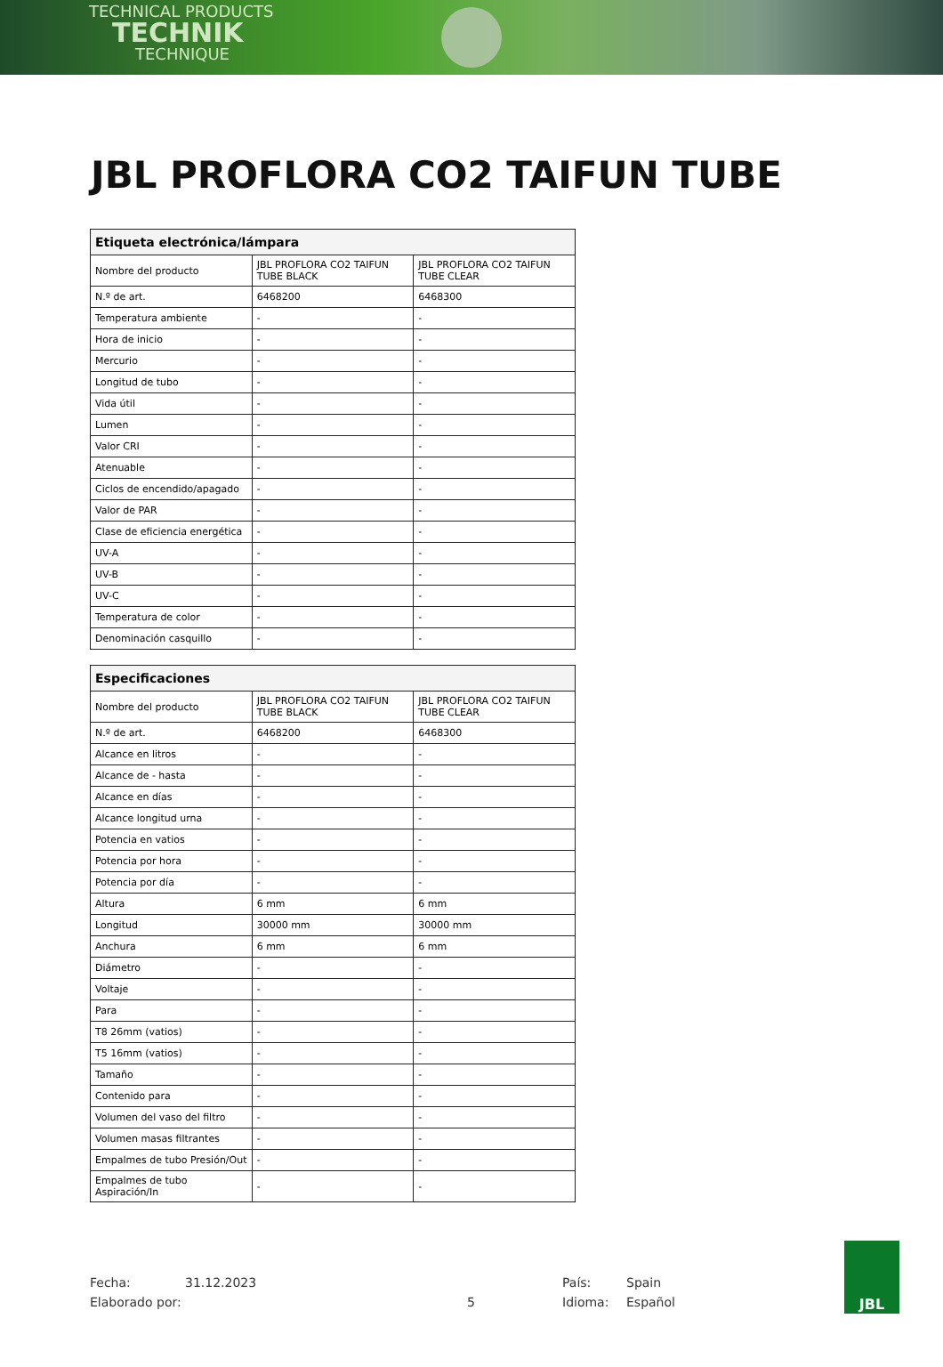TECHNICAL PRODUCTS
TECHNIK
TECHNIQUE
JBL PROFLORA CO2 TAIFUN TUBE
| Etiqueta electrónica/lámpara | | |
| --- | --- | --- |
| Nombre del producto | JBL PROFLORA CO2 TAIFUN TUBE BLACK | JBL PROFLORA CO2 TAIFUN TUBE CLEAR |
| N.º de art. | 6468200 | 6468300 |
| Temperatura ambiente | - | - |
| Hora de inicio | - | - |
| Mercurio | - | - |
| Longitud de tubo | - | - |
| Vida útil | - | - |
| Lumen | - | - |
| Valor CRI | - | - |
| Atenuable | - | - |
| Ciclos de encendido/apagado | - | - |
| Valor de PAR | - | - |
| Clase de eficiencia energética | - | - |
| UV-A | - | - |
| UV-B | - | - |
| UV-C | - | - |
| Temperatura de color | - | - |
| Denominación casquillo | - | - |
| Especificaciones | | |
| --- | --- | --- |
| Nombre del producto | JBL PROFLORA CO2 TAIFUN TUBE BLACK | JBL PROFLORA CO2 TAIFUN TUBE CLEAR |
| N.º de art. | 6468200 | 6468300 |
| Alcance en litros | - | - |
| Alcance de - hasta | - | - |
| Alcance en días | - | - |
| Alcance longitud urna | - | - |
| Potencia en vatios | - | - |
| Potencia por hora | - | - |
| Potencia por día | - | - |
| Altura | 6 mm | 6 mm |
| Longitud | 30000 mm | 30000 mm |
| Anchura | 6 mm | 6 mm |
| Diámetro | - | - |
| Voltaje | - | - |
| Para | - | - |
| T8 26mm (vatios) | - | - |
| T5 16mm (vatios) | - | - |
| Tamaño | - | - |
| Contenido para | - | - |
| Volumen del vaso del filtro | - | - |
| Volumen masas filtrantes | - | - |
| Empalmes de tubo Presión/Out | - | - |
| Empalmes de tubo Aspiración/In | - | - |
Fecha: 31.12.2023 País: Spain
Elaborado por: 5 Idioma: Español
JBL